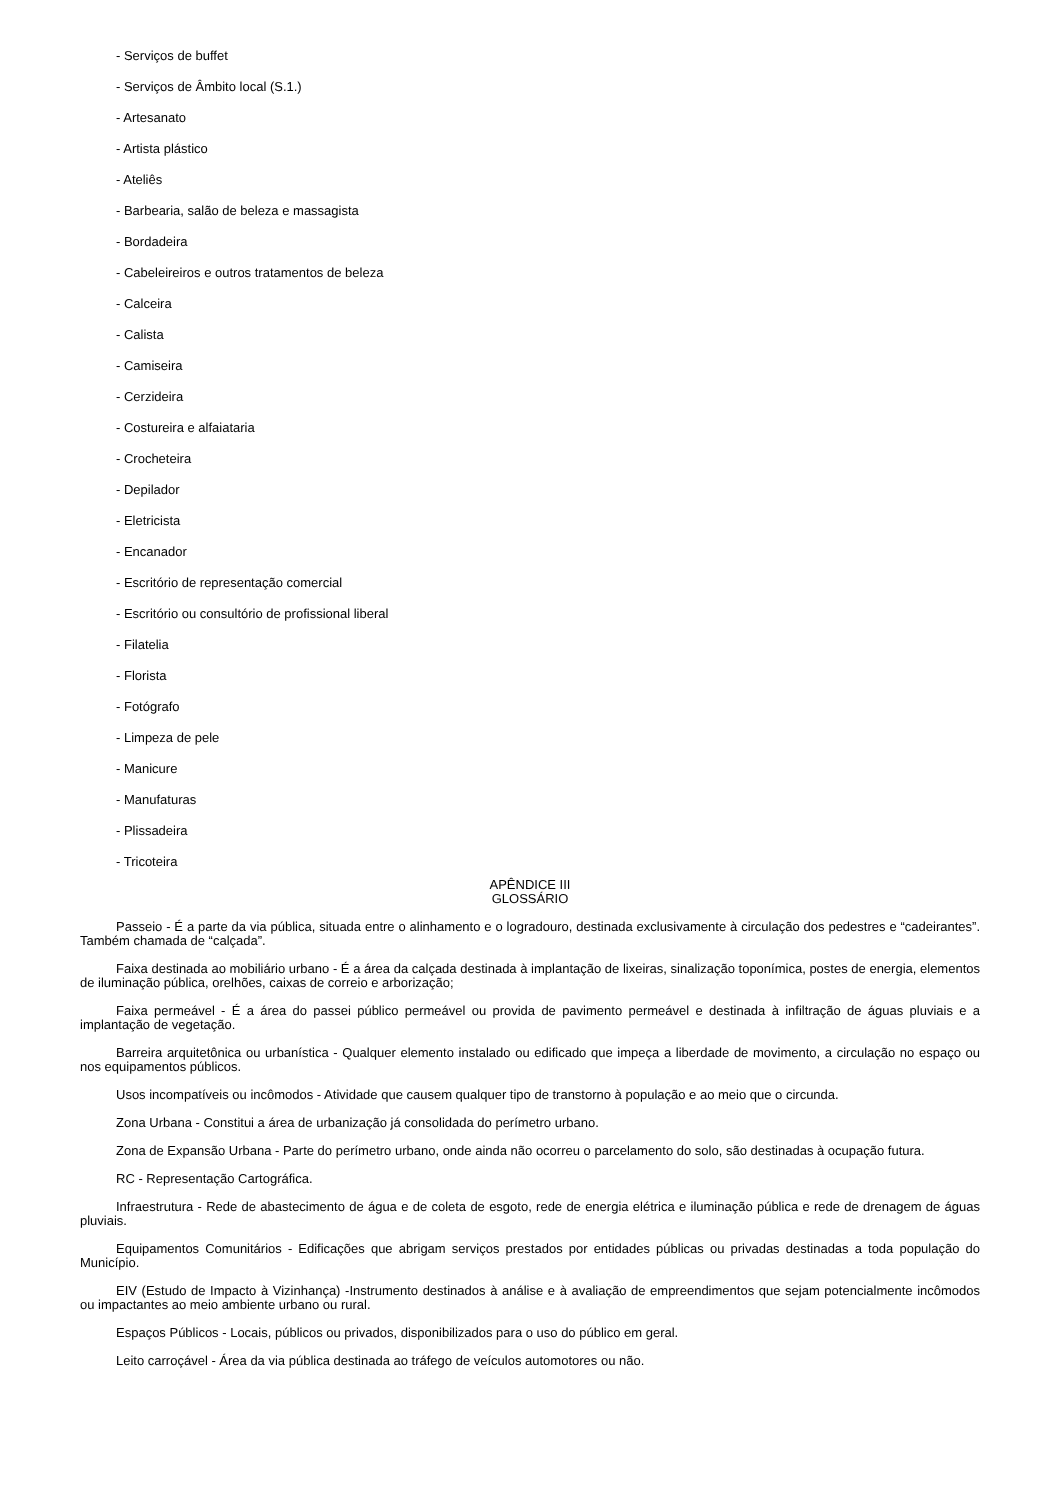- Serviços de buffet
- Serviços de Âmbito local (S.1.)
- Artesanato
- Artista plástico
- Ateliês
- Barbearia, salão de beleza e massagista
- Bordadeira
- Cabeleireiros e outros tratamentos de beleza
- Calceira
- Calista
- Camiseira
- Cerzideira
- Costureira e alfaiataria
- Crocheteira
- Depilador
- Eletricista
- Encanador
- Escritório de representação comercial
- Escritório ou consultório de profissional liberal
- Filatelia
- Florista
- Fotógrafo
- Limpeza de pele
- Manicure
- Manufaturas
- Plissadeira
- Tricoteira
APÊNDICE III
GLOSSÁRIO
Passeio - É a parte da via pública, situada entre o alinhamento e o logradouro, destinada exclusivamente à circulação dos pedestres e “cadeirantes”. Também chamada de “calçada”.
Faixa destinada ao mobiliário urbano - É a área da calçada destinada à implantação de lixeiras, sinalização toponímica, postes de energia, elementos de iluminação pública, orelhões, caixas de correio e arborização;
Faixa permeável - É a área do passei público permeável ou provida de pavimento permeável e destinada à infiltração de águas pluviais e a implantação de vegetação.
Barreira arquitetônica ou urbanística - Qualquer elemento instalado ou edificado que impeça a liberdade de movimento, a circulação no espaço ou nos equipamentos públicos.
Usos incompatíveis ou incômodos - Atividade que causem qualquer tipo de transtorno à população e ao meio que o circunda.
Zona Urbana - Constitui a área de urbanização já consolidada do perímetro urbano.
Zona de Expansão Urbana - Parte do perímetro urbano, onde ainda não ocorreu o parcelamento do solo, são destinadas à ocupação futura.
RC - Representação Cartográfica.
Infraestrutura - Rede de abastecimento de água e de coleta de esgoto, rede de energia elétrica e iluminação pública e rede de drenagem de águas pluviais.
Equipamentos Comunitários - Edificações que abrigam serviços prestados por entidades públicas ou privadas destinadas a toda população do Município.
EIV (Estudo de Impacto à Vizinhança) -Instrumento destinados à análise e à avaliação de empreendimentos que sejam potencialmente incômodos ou impactantes ao meio ambiente urbano ou rural.
Espaços Públicos - Locais, públicos ou privados, disponibilizados para o uso do público em geral.
Leito carroçável - Área da via pública destinada ao tráfego de veículos automotores ou não.